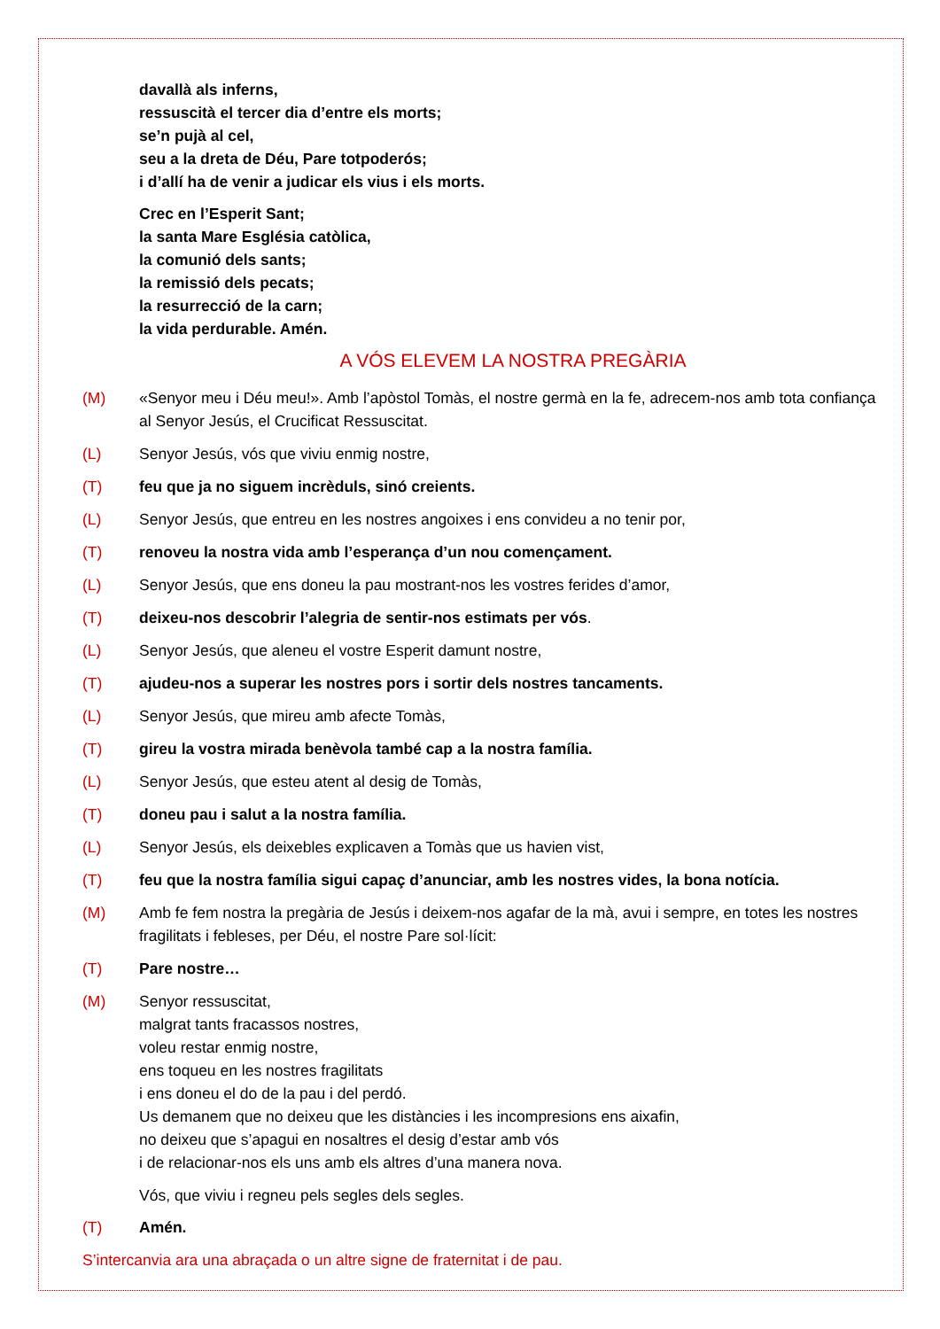davallà als inferns,
ressuscità el tercer dia d’entre els morts;
se’n pujà al cel,
seu a la dreta de Déu, Pare totpoderós;
i d’allí ha de venir a judicar els vius i els morts.
Crec en l’Esperit Sant;
la santa Mare Església catòlica,
la comunió dels sants;
la remissió dels pecats;
la resurrecció de la carn;
la vida perdurable. Amén.
A VÓS ELEVEM LA NOSTRA PREGÀRIA
(M) «Senyor meu i Déu meu!». Amb l’apòstol Tomàs, el nostre germà en la fe, adrecem-nos amb tota confiança al Senyor Jesús, el Crucificat Ressuscitat.
(L) Senyor Jesús, vós que viviu enmig nostre,
(T) feu que ja no siguem incrèduls, sinó creients.
(L) Senyor Jesús, que entreu en les nostres angoixes i ens convideu a no tenir por,
(T) renoveu la nostra vida amb l’esperança d’un nou començament.
(L) Senyor Jesús, que ens doneu la pau mostrant-nos les vostres ferides d’amor,
(T) deixeu-nos descobrir l’alegria de sentir-nos estimats per vós.
(L) Senyor Jesús, que aleneu el vostre Esperit damunt nostre,
(T) ajudeu-nos a superar les nostres pors i sortir dels nostres tancaments.
(L) Senyor Jesús, que mireu amb afecte Tomàs,
(T) gireu la vostra mirada benèvola també cap a la nostra família.
(L) Senyor Jesús, que esteu atent al desig de Tomàs,
(T) doneu pau i salut a la nostra família.
(L) Senyor Jesús, els deixebles explicaven a Tomàs que us havien vist,
(T) feu que la nostra família sigui capaç d’anunciar, amb les nostres vides, la bona notícia.
(M) Amb fe fem nostra la pregària de Jesús i deixem-nos agafar de la mà, avui i sempre, en totes les nostres fragilitats i febleses, per Déu, el nostre Pare sol·lícit:
(T) Pare nostre…
(M) Senyor ressuscitat,
malgrat tants fracassos nostres,
voleu restar enmig nostre,
ens toqueu en les nostres fragilitats
i ens doneu el do de la pau i del perdó.
Us demanem que no deixeu que les distàncies i les incompresions ens aixafin,
no deixeu que s’apagui en nosaltres el desig d’estar amb vós
i de relacionar-nos els uns amb els altres d’una manera nova.
Vós, que viviu i regneu pels segles dels segles.
(T) Amén.
S’intercanvia ara una abraçada o un altre signe de fraternitat i de pau.